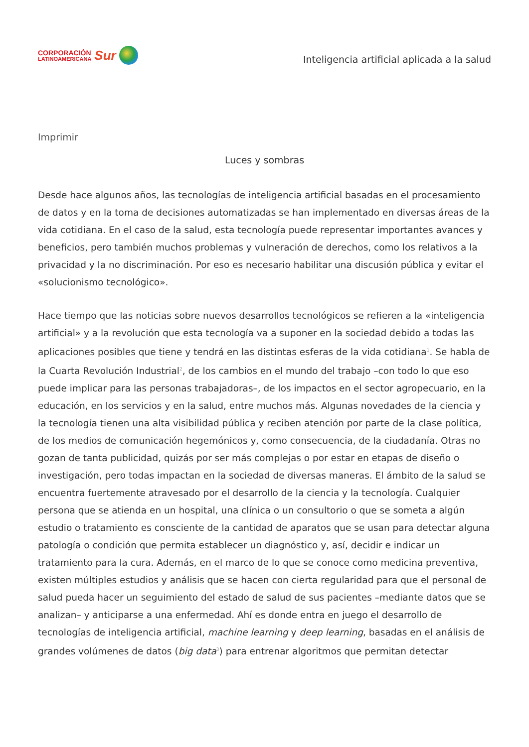CORPORACIÓN
LATINOAMERICANA
Sur
Inteligencia artificial aplicada a la salud
Imprimir
Luces y sombras
Desde hace algunos años, las tecnologías de inteligencia artificial basadas en el procesamiento de datos y en la toma de decisiones automatizadas se han implementado en diversas áreas de la vida cotidiana. En el caso de la salud, esta tecnología puede representar importantes avances y beneficios, pero también muchos problemas y vulneración de derechos, como los relativos a la privacidad y la no discriminación. Por eso es necesario habilitar una discusión pública y evitar el «solucionismo tecnológico».
Hace tiempo que las noticias sobre nuevos desarrollos tecnológicos se refieren a la «inteligencia artificial» y a la revolución que esta tecnología va a suponer en la sociedad debido a todas las aplicaciones posibles que tiene y tendrá en las distintas esferas de la vida cotidiana<sup>1</sup>. Se habla de la Cuarta Revolución Industrial<sup>2</sup>, de los cambios en el mundo del trabajo –con todo lo que eso puede implicar para las personas trabajadoras–, de los impactos en el sector agropecuario, en la educación, en los servicios y en la salud, entre muchos más. Algunas novedades de la ciencia y la tecnología tienen una alta visibilidad pública y reciben atención por parte de la clase política, de los medios de comunicación hegemónicos y, como consecuencia, de la ciudadanía. Otras no gozan de tanta publicidad, quizás por ser más complejas o por estar en etapas de diseño o investigación, pero todas impactan en la sociedad de diversas maneras. El ámbito de la salud se encuentra fuertemente atravesado por el desarrollo de la ciencia y la tecnología. Cualquier persona que se atienda en un hospital, una clínica o un consultorio o que se someta a algún estudio o tratamiento es consciente de la cantidad de aparatos que se usan para detectar alguna patología o condición que permita establecer un diagnóstico y, así, decidir e indicar un tratamiento para la cura. Además, en el marco de lo que se conoce como medicina preventiva, existen múltiples estudios y análisis que se hacen con cierta regularidad para que el personal de salud pueda hacer un seguimiento del estado de salud de sus pacientes –mediante datos que se analizan– y anticiparse a una enfermedad. Ahí es donde entra en juego el desarrollo de tecnologías de inteligencia artificial, machine learning y deep learning, basadas en el análisis de grandes volúmenes de datos (big data<sup>3</sup>) para entrenar algoritmos que permitan detectar